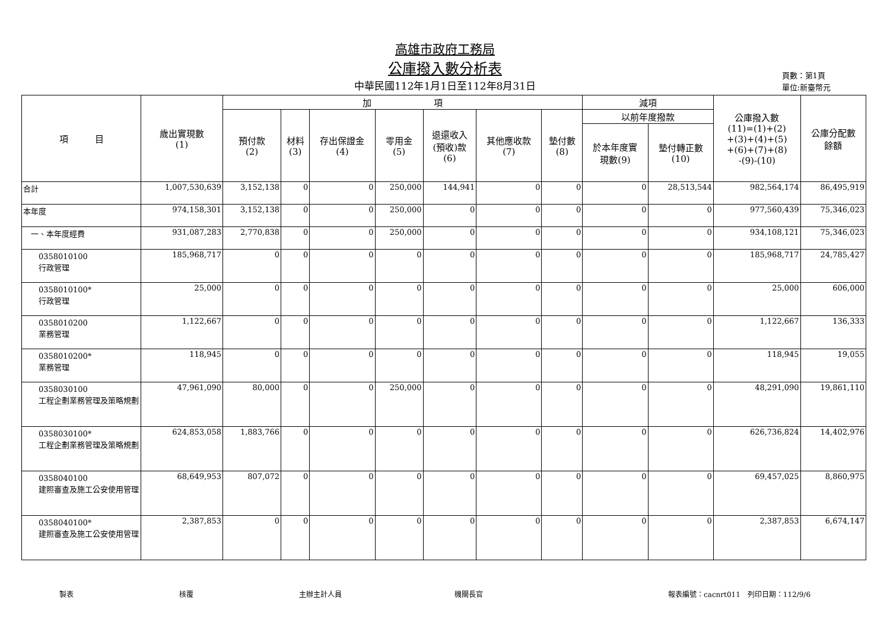高雄市政府工務局
公庫撥入數分析表
中華民國112年1月1日至112年8月31日
頁數：第1頁
單位:新臺幣元
| 項 目 | 歲出實現數 (1) | 加 項 | | | | | | | 減項 | | 公庫撥入數 (11)=(1)+(2) +(3)+(4)+(5) +(6)+(7)+(8) -(9)-(10) | 公庫分配數 餘額 |
| --- | --- | --- | --- | --- | --- | --- | --- | --- | --- | --- | --- | --- |
| | | 預付款 (2) | 材料 (3) | 存出保證金 (4) | 零用金 (5) | 退還收入 (預收)款 (6) | 其他應收款 (7) | 墊付數 (8) | 以前年度撥款 | | | |
| | | | | | | | | | 於本年度實 現數(9) | 墊付轉正數 (10) | | |
| 合計 | 1,007,530,639 | 3,152,138 | 0 | 0 | 250,000 | 144,941 | 0 | 0 | 0 | 28,513,544 | 982,564,174 | 86,495,919 |
| 本年度 | 974,158,301 | 3,152,138 | 0 | 0 | 250,000 | 0 | 0 | 0 | 0 | 0 | 977,560,439 | 75,346,023 |
| 一、本年度經費 | 931,087,283 | 2,770,838 | 0 | 0 | 250,000 | 0 | 0 | 0 | 0 | 0 | 934,108,121 | 75,346,023 |
| 0358010100 行政管理 | 185,968,717 | 0 | 0 | 0 | 0 | 0 | 0 | 0 | 0 | 0 | 185,968,717 | 24,785,427 |
| 0358010100* 行政管理 | 25,000 | 0 | 0 | 0 | 0 | 0 | 0 | 0 | 0 | 0 | 25,000 | 606,000 |
| 0358010200 業務管理 | 1,122,667 | 0 | 0 | 0 | 0 | 0 | 0 | 0 | 0 | 0 | 1,122,667 | 136,333 |
| 0358010200* 業務管理 | 118,945 | 0 | 0 | 0 | 0 | 0 | 0 | 0 | 0 | 0 | 118,945 | 19,055 |
| 0358030100 工程企劃業務管理及策略規劃 | 47,961,090 | 80,000 | 0 | 0 | 250,000 | 0 | 0 | 0 | 0 | 0 | 48,291,090 | 19,861,110 |
| 0358030100* 工程企劃業務管理及策略規劃 | 624,853,058 | 1,883,766 | 0 | 0 | 0 | 0 | 0 | 0 | 0 | 0 | 626,736,824 | 14,402,976 |
| 0358040100 建照審查及施工公安使用管理 | 68,649,953 | 807,072 | 0 | 0 | 0 | 0 | 0 | 0 | 0 | 0 | 69,457,025 | 8,860,975 |
| 0358040100* 建照審查及施工公安使用管理 | 2,387,853 | 0 | 0 | 0 | 0 | 0 | 0 | 0 | 0 | 0 | 2,387,853 | 6,674,147 |
製表 核覆 主辦主計人員 機關長官 報表編號：cacnrt011　列印日期：112/9/6